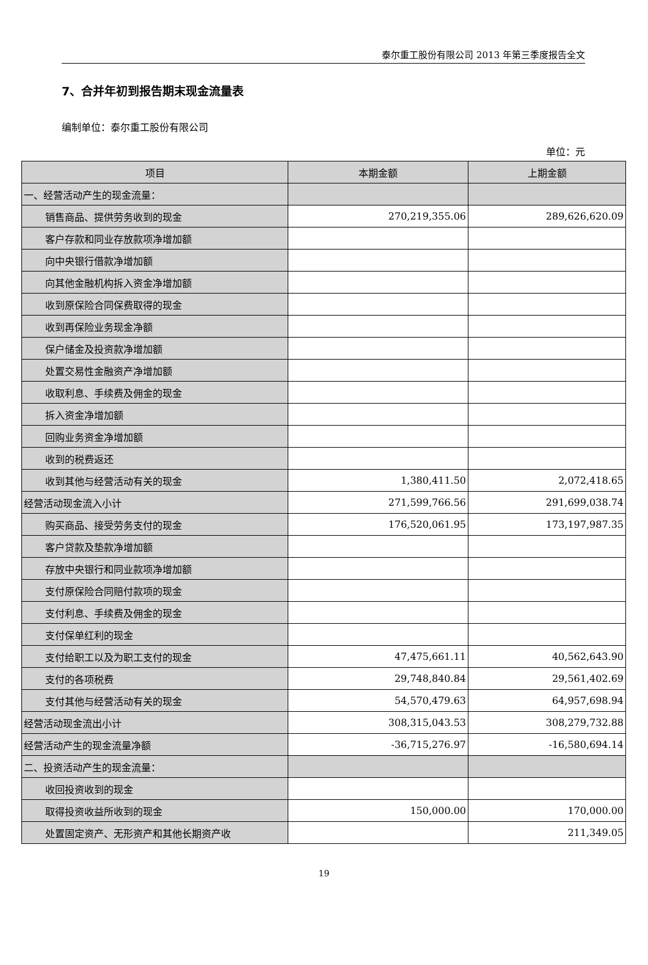泰尔重工股份有限公司 2013 年第三季度报告全文
7、合并年初到报告期末现金流量表
编制单位：泰尔重工股份有限公司
单位：元
| 项目 | 本期金额 | 上期金额 |
| --- | --- | --- |
| 一、经营活动产生的现金流量： | | |
| 销售商品、提供劳务收到的现金 | 270,219,355.06 | 289,626,620.09 |
| 客户存款和同业存放款项净增加额 | | |
| 向中央银行借款净增加额 | | |
| 向其他金融机构拆入资金净增加额 | | |
| 收到原保险合同保费取得的现金 | | |
| 收到再保险业务现金净额 | | |
| 保户储金及投资款净增加额 | | |
| 处置交易性金融资产净增加额 | | |
| 收取利息、手续费及佣金的现金 | | |
| 拆入资金净增加额 | | |
| 回购业务资金净增加额 | | |
| 收到的税费返还 | | |
| 收到其他与经营活动有关的现金 | 1,380,411.50 | 2,072,418.65 |
| 经营活动现金流入小计 | 271,599,766.56 | 291,699,038.74 |
| 购买商品、接受劳务支付的现金 | 176,520,061.95 | 173,197,987.35 |
| 客户贷款及垫款净增加额 | | |
| 存放中央银行和同业款项净增加额 | | |
| 支付原保险合同赔付款项的现金 | | |
| 支付利息、手续费及佣金的现金 | | |
| 支付保单红利的现金 | | |
| 支付给职工以及为职工支付的现金 | 47,475,661.11 | 40,562,643.90 |
| 支付的各项税费 | 29,748,840.84 | 29,561,402.69 |
| 支付其他与经营活动有关的现金 | 54,570,479.63 | 64,957,698.94 |
| 经营活动现金流出小计 | 308,315,043.53 | 308,279,732.88 |
| 经营活动产生的现金流量净额 | -36,715,276.97 | -16,580,694.14 |
| 二、投资活动产生的现金流量： | | |
| 收回投资收到的现金 | | |
| 取得投资收益所收到的现金 | 150,000.00 | 170,000.00 |
| 处置固定资产、无形资产和其他长期资产收 | | 211,349.05 |
19